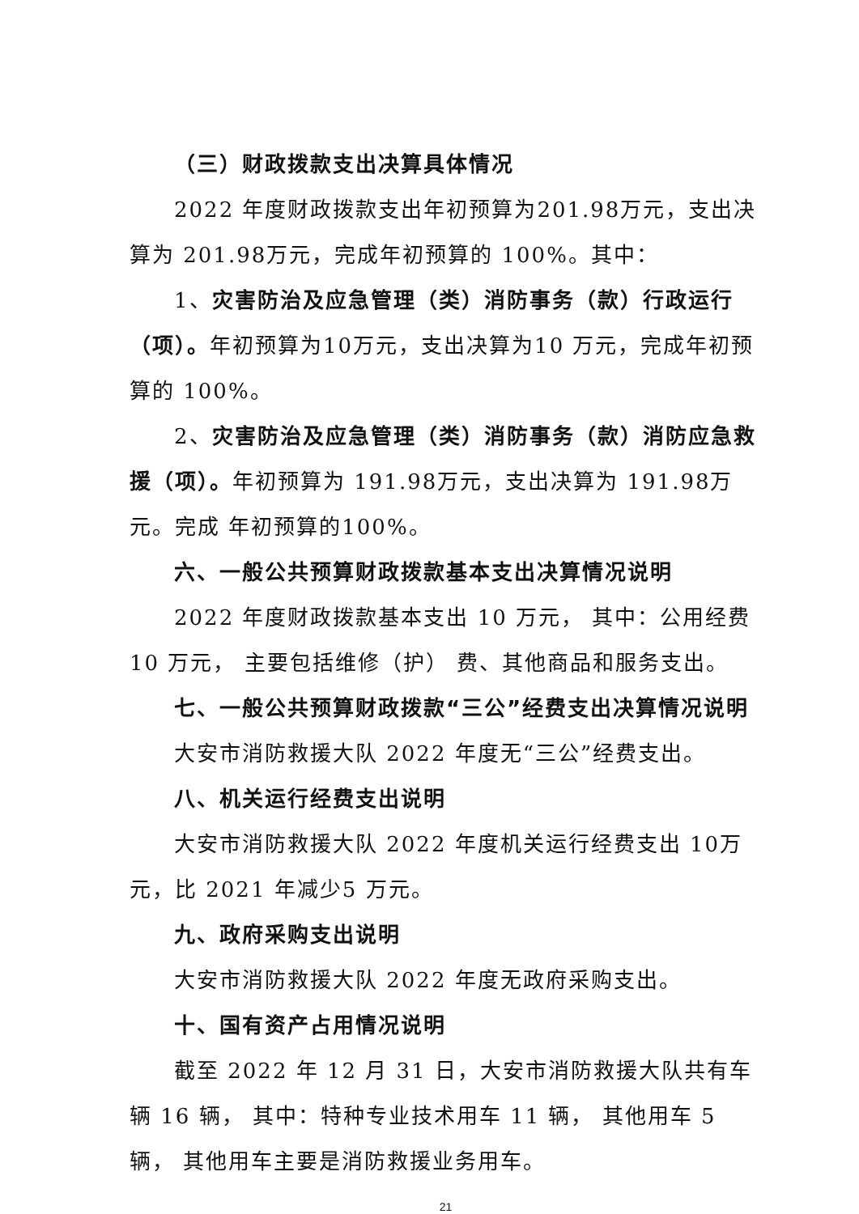（三）财政拨款支出决算具体情况
2022 年度财政拨款支出年初预算为201.98万元，支出决算为 201.98万元，完成年初预算的 100%。其中：
1、灾害防治及应急管理（类）消防事务（款）行政运行（项）。年初预算为10万元，支出决算为10 万元，完成年初预算的 100%。
2、灾害防治及应急管理（类）消防事务（款）消防应急救援（项）。年初预算为 191.98万元，支出决算为 191.98万元。完成 年初预算的100%。
六、一般公共预算财政拨款基本支出决算情况说明
2022 年度财政拨款基本支出 10 万元， 其中：公用经费 10 万元， 主要包括维修（护） 费、其他商品和服务支出。
七、一般公共预算财政拨款“三公”经费支出决算情况说明
大安市消防救援大队 2022 年度无“三公”经费支出。
八、机关运行经费支出说明
大安市消防救援大队 2022 年度机关运行经费支出 10万元，比 2021 年减少5 万元。
九、政府采购支出说明
大安市消防救援大队 2022 年度无政府采购支出。
十、国有资产占用情况说明
截至 2022 年 12 月 31 日，大安市消防救援大队共有车辆 16 辆， 其中：特种专业技术用车 11 辆， 其他用车 5 辆， 其他用车主要是消防救援业务用车。
21